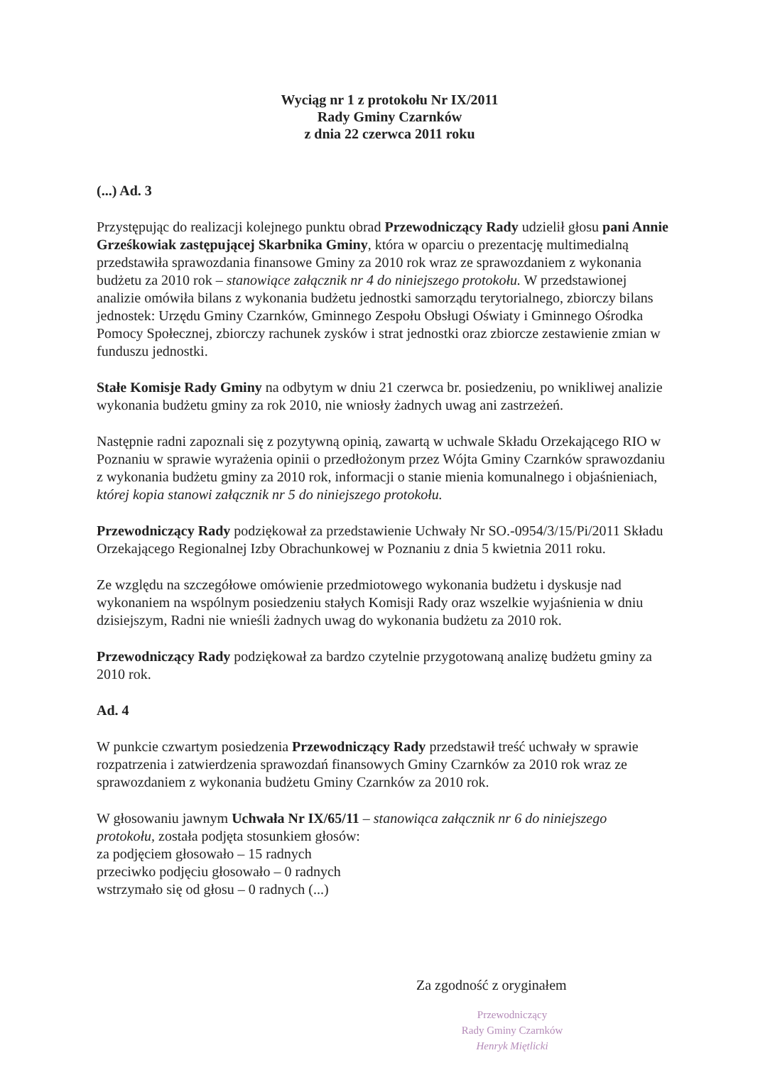Wyciąg nr 1 z protokołu Nr IX/2011
Rady Gminy Czarnków
z dnia 22 czerwca 2011 roku
(...) Ad. 3
Przystępując do realizacji kolejnego punktu obrad Przewodniczący Rady udzielił głosu pani Annie Grześkowiak zastępującej Skarbnika Gminy, która w oparciu o prezentację multimedialną przedstawiła sprawozdania finansowe Gminy za 2010 rok wraz ze sprawozdaniem z wykonania budżetu za 2010 rok – stanowiące załącznik nr 4 do niniejszego protokołu. W przedstawionej analizie omówiła bilans z wykonania budżetu jednostki samorządu terytorialnego, zbiorczy bilans jednostek: Urzędu Gminy Czarnków, Gminnego Zespołu Obsługi Oświaty i Gminnego Ośrodka Pomocy Społecznej, zbiorczy rachunek zysków i strat jednostki oraz zbiorcze zestawienie zmian w funduszu jednostki.
Stałe Komisje Rady Gminy na odbytym w dniu 21 czerwca br. posiedzeniu, po wnikliwej analizie wykonania budżetu gminy za rok 2010, nie wniosły żadnych uwag ani zastrzeżeń.
Następnie radni zapoznali się z pozytywną opinią, zawartą w uchwale Składu Orzekającego RIO w Poznaniu w sprawie wyrażenia opinii o przedłożonym przez Wójta Gminy Czarnków sprawozdaniu z wykonania budżetu gminy za 2010 rok, informacji o stanie mienia komunalnego i objaśnieniach, której kopia stanowi załącznik nr 5 do niniejszego protokołu.
Przewodniczący Rady podziękował za przedstawienie Uchwały Nr SO.-0954/3/15/Pi/2011 Składu Orzekającego Regionalnej Izby Obrachunkowej w Poznaniu z dnia 5 kwietnia 2011 roku.
Ze względu na szczegółowe omówienie przedmiotowego wykonania budżetu i dyskusje nad wykonaniem na wspólnym posiedzeniu stałych Komisji Rady oraz wszelkie wyjaśnienia w dniu dzisiejszym, Radni nie wnieśli żadnych uwag do wykonania budżetu za 2010 rok.
Przewodniczący Rady podziękował za bardzo czytelnie przygotowaną analizę budżetu gminy za 2010 rok.
Ad. 4
W punkcie czwartym posiedzenia Przewodniczący Rady przedstawił treść uchwały w sprawie rozpatrzenia i zatwierdzenia sprawozdań finansowych Gminy Czarnków za 2010 rok wraz ze sprawozdaniem z wykonania budżetu Gminy Czarnków za 2010 rok.
W głosowaniu jawnym Uchwała Nr IX/65/11 – stanowiąca załącznik nr 6 do niniejszego protokołu, została podjęta stosunkiem głosów:
za podjęciem głosowało – 15 radnych
przeciwko podjęciu głosowało – 0 radnych
wstrzymało się od głosu – 0 radnych (...)
Za zgodność z oryginałem
Przewodniczący
Rady Gminy Czarnków
Henryk Miętlicki